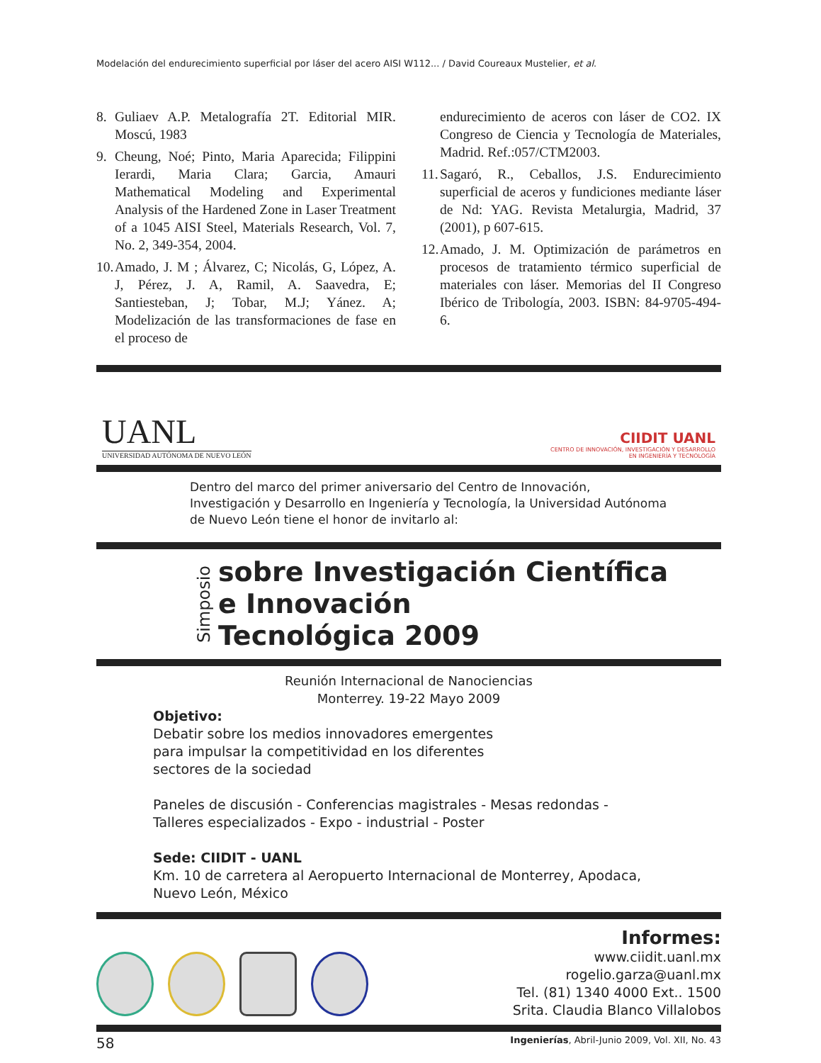Modelación del endurecimiento superficial por láser del acero AISI W112... / David Coureaux Mustelier, et al.
8. Guliaev A.P. Metalografía 2T. Editorial MIR. Moscú, 1983
9. Cheung, Noé; Pinto, Maria Aparecida; Filippini Ierardi, Maria Clara; Garcia, Amauri Mathematical Modeling and Experimental Analysis of the Hardened Zone in Laser Treatment of a 1045 AISI Steel, Materials Research, Vol. 7, No. 2, 349-354, 2004.
10. Amado, J. M ; Álvarez, C; Nicolás, G, López, A. J, Pérez, J. A, Ramil, A. Saavedra, E; Santiesteban, J; Tobar, M.J; Yánez. A; Modelización de las transformaciones de fase en el proceso de
endurecimiento de aceros con láser de CO2. IX Congreso de Ciencia y Tecnología de Materiales, Madrid. Ref.:057/CTM2003.
11. Sagaró, R., Ceballos, J.S. Endurecimiento superficial de aceros y fundiciones mediante láser de Nd: YAG. Revista Metalurgia, Madrid, 37 (2001), p 607-615.
12. Amado, J. M. Optimización de parámetros en procesos de tratamiento térmico superficial de materiales con láser. Memorias del II Congreso Ibérico de Tribología, 2003. ISBN: 84-9705-494-6.
UANL
UNIVERSIDAD AUTÓNOMA DE NUEVO LEÓN
CIIDIT UANL
CENTRO DE INNOVACIÓN, INVESTIGACIÓN Y DESARROLLO
EN INGENIERÍA Y TECNOLOGÍA
Dentro del marco del primer aniversario del Centro de Innovación, Investigación y Desarrollo en Ingeniería y Tecnología, la Universidad Autónoma de Nuevo León tiene el honor de invitarlo al:
Simposio
sobre Investigación Científica
e Innovación
Tecnológica 2009
Reunión Internacional de Nanociencias
Monterrey. 19-22 Mayo 2009
Objetivo:
Debatir sobre los medios innovadores emergentes
para impulsar la competitividad en los diferentes
sectores de la sociedad
Paneles de discusión - Conferencias magistrales - Mesas redondas - Talleres especializados - Expo - industrial - Poster
Sede: CIIDIT - UANL
Km. 10 de carretera al Aeropuerto Internacional de Monterrey, Apodaca, Nuevo León, México
Informes:
www.ciidit.uanl.mx
rogelio.garza@uanl.mx
Tel. (81) 1340 4000 Ext.. 1500
Srita. Claudia Blanco Villalobos
58 Ingenierías, Abril-Junio 2009, Vol. XII, No. 43